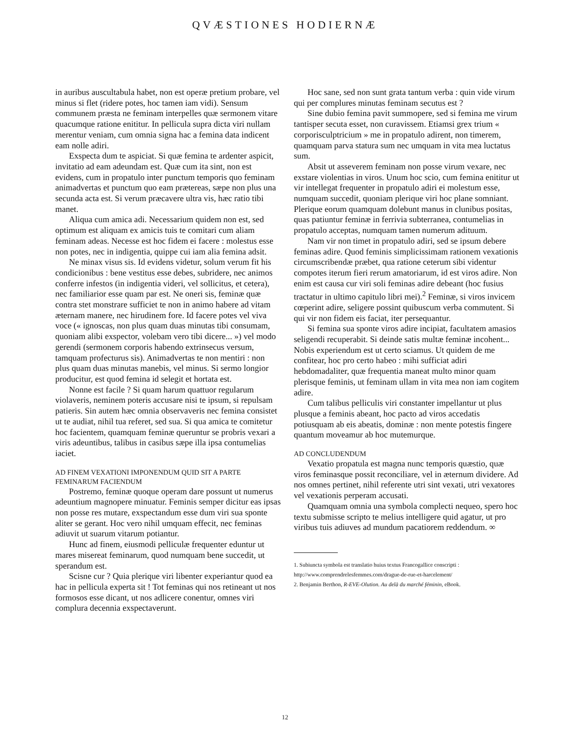QVÆSTIONES HODIERNÆ
in auribus auscultabula habet, non est operæ pretium probare, vel minus si flet (ridere potes, hoc tamen iam vidi). Sensum communem præsta ne feminam interpelles quæ sermonem vitare quacumque ratione enititur. In pellicula supra dicta viri nullam merentur veniam, cum omnia signa hac a femina data indicent eam nolle adiri.
Exspecta dum te aspiciat. Si quæ femina te ardenter aspicit, invitatio ad eam adeundam est. Quæ cum ita sint, non est evidens, cum in propatulo inter punctum temporis quo feminam animadvertas et punctum quo eam prætereas, sæpe non plus una secunda acta est. Si verum præcavere ultra vis, hæc ratio tibi manet.
Aliqua cum amica adi. Necessarium quidem non est, sed optimum est aliquam ex amicis tuis te comitari cum aliam feminam adeas. Necesse est hoc fidem ei facere : molestus esse non potes, nec in indigentia, quippe cui iam alia femina adsit.
Ne minax visus sis. Id evidens videtur, solum verum fit his condicionibus : bene vestitus esse debes, subridere, nec animos conferre infestos (in indigentia videri, vel sollicitus, et cetera), nec familiarior esse quam par est. Ne oneri sis, feminæ quæ contra stet monstrare sufficiet te non in animo habere ad vitam æternam manere, nec hirudinem fore. Id facere potes vel viva voce (« ignoscas, non plus quam duas minutas tibi consumam, quoniam alibi exspector, volebam vero tibi dicere... ») vel modo gerendi (sermonem corporis habendo extrinsecus versum, tamquam profecturus sis). Animadvertas te non mentiri : non plus quam duas minutas manebis, vel minus. Si sermo longior producitur, est quod femina id selegit et hortata est.
Nonne est facile ? Si quam harum quattuor regularum violaveris, neminem poteris accusare nisi te ipsum, si repulsam patieris. Sin autem hæc omnia observaveris nec femina consistet ut te audiat, nihil tua referet, sed sua. Si qua amica te comitetur hoc facientem, quamquam feminæ queruntur se probris vexari a viris adeuntibus, talibus in casibus sæpe illa ipsa contumelias iaciet.
AD FINEM VEXATIONI IMPONENDUM QUID SIT A PARTE FEMINARUM FACIENDUM
Postremo, feminæ quoque operam dare possunt ut numerus adeuntium magnopere minuatur. Feminis semper dicitur eas ipsas non posse res mutare, exspectandum esse dum viri sua sponte aliter se gerant. Hoc vero nihil umquam effecit, nec feminas adiuvit ut suarum vitarum potiantur.
Hunc ad finem, eiusmodi pelliculæ frequenter eduntur ut mares misereat feminarum, quod numquam bene succedit, ut sperandum est.
Scisne cur ? Quia plerique viri libenter experiantur quod ea hac in pellicula experta sit ! Tot feminas qui nos retineant ut nos formosos esse dicant, ut nos adlicere conentur, omnes viri complura decennia exspectaverunt.
Hoc sane, sed non sunt grata tantum verba : quin vide virum qui per complures minutas feminam secutus est ?
Sine dubio femina pavit summopere, sed si femina me virum tantisper secuta esset, non curavissem. Etiamsi grex trium « corporisculptricium » me in propatulo adirent, non timerem, quamquam parva statura sum nec umquam in vita mea luctatus sum.
Absit ut asseverem feminam non posse virum vexare, nec exstare violentias in viros. Unum hoc scio, cum femina enititur ut vir intellegat frequenter in propatulo adiri ei molestum esse, numquam succedit, quoniam plerique viri hoc plane somniant. Plerique eorum quamquam dolebunt manus in clunibus positas, quas patiuntur feminæ in ferrivia subterranea, contumelias in propatulo acceptas, numquam tamen numerum adituum.
Nam vir non timet in propatulo adiri, sed se ipsum debere feminas adire. Quod feminis simplicissimam rationem vexationis circumscribendæ præbet, qua ratione ceterum sibi videntur compotes iterum fieri rerum amatoriarum, id est viros adire. Non enim est causa cur viri soli feminas adire debeant (hoc fusius tractatur in ultimo capitulo libri mei).<sup>2</sup> Feminæ, si viros invicem cœperint adire, seligere possint quibuscum verba commutent. Si qui vir non fidem eis faciat, iter persequantur.
Si femina sua sponte viros adire incipiat, facultatem amasios seligendi recuperabit. Si deinde satis multæ feminæ incohent... Nobis experiendum est ut certo sciamus. Ut quidem de me confitear, hoc pro certo habeo : mihi sufficiat adiri hebdomadaliter, quæ frequentia maneat multo minor quam plerisque feminis, ut feminam ullam in vita mea non iam cogitem adire.
Cum talibus pelliculis viri constanter impellantur ut plus plusque a feminis abeant, hoc pacto ad viros accedatis potiusquam ab eis abeatis, dominæ : non mente potestis fingere quantum moveamur ab hoc mutemurque.
AD CONCLUDENDUM
Vexatio propatula est magna nunc temporis quæstio, quæ viros feminasque possit reconciliare, vel in æternum dividere. Ad nos omnes pertinet, nihil referente utri sint vexati, utri vexatores vel vexationis perperam accusati.
Quamquam omnia una symbola complecti nequeo, spero hoc textu submisse scripto te melius intelligere quid agatur, ut pro viribus tuis adiuves ad mundum pacatiorem reddendum. ∞
1. Subiuncta symbola est translatio huius textus Francogallice conscripti : http://www.comprendrelesfemmes.com/drague-de-rue-et-harcelement/
2. Benjamin Berthon, R-EVE-Olution. Au delà du marché féminin, eBook.
12